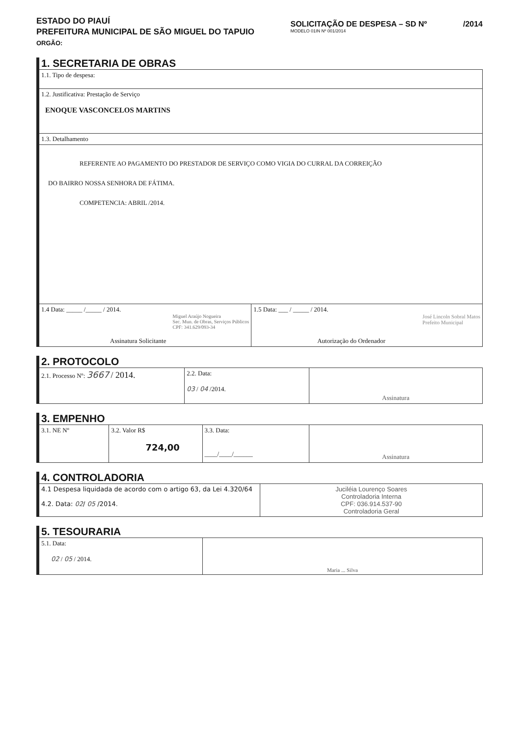ESTADO DO PIAUÍ
PREFEITURA MUNICIPAL DE SÃO MIGUEL DO TAPUIO
ORGÃO:
SOLICITAÇÃO DE DESPESA – SD Nº
MODELO 01IN Nº 001/2014
/2014
1. SECRETARIA DE OBRAS
| 1.1. Tipo de despesa: | |
| 1.2. Justificativa: Prestação de Serviço ENOQUE VASCONCELOS MARTINS | |
| 1.3. Detalhamento | |
| REFERENTE AO PAGAMENTO DO PRESTADOR DE SERVIÇO COMO VIGIA DO CURRAL DA CORREIÇÃO DO BAIRRO NOSSA SENHORA DE FÁTIMA. COMPETENCIA: ABRIL /2014. | |
| 1.4 Data: _____ /_____ / 2014. Miguel Araújo Nogueira Sec. Mun. de Obras, Serviços Públicos CPF: 341.629/093-34 Assinatura Solicitante | 1.5 Data: ___ / _____ / 2014. José Lincoln Sobral Matos Prefeito Municipal Autorização do Ordenador |
2. PROTOCOLO
| 2.1. Processo Nº: 3667 / 2014. | 2.2. Data: 03 / 04 /2014. | Assinatura |
3. EMPENHO
| 3.1. NE Nº | 3.2. Valor R$ 724,00 | 3.3. Data: ____/____/______ | Assinatura |
4. CONTROLADORIA
| 4.1 Despesa liquidada de acordo com o artigo 63, da Lei 4.320/64 4.2. Data: 02 / 05 /2014. | Juciléia Lourenço Soares Controladoria Interna CPF: 036.914.537-90 Controladoria Geral |
5. TESOURARIA
| 5.1. Data: 02 / 05 / 2014. | Maria ... Silva |